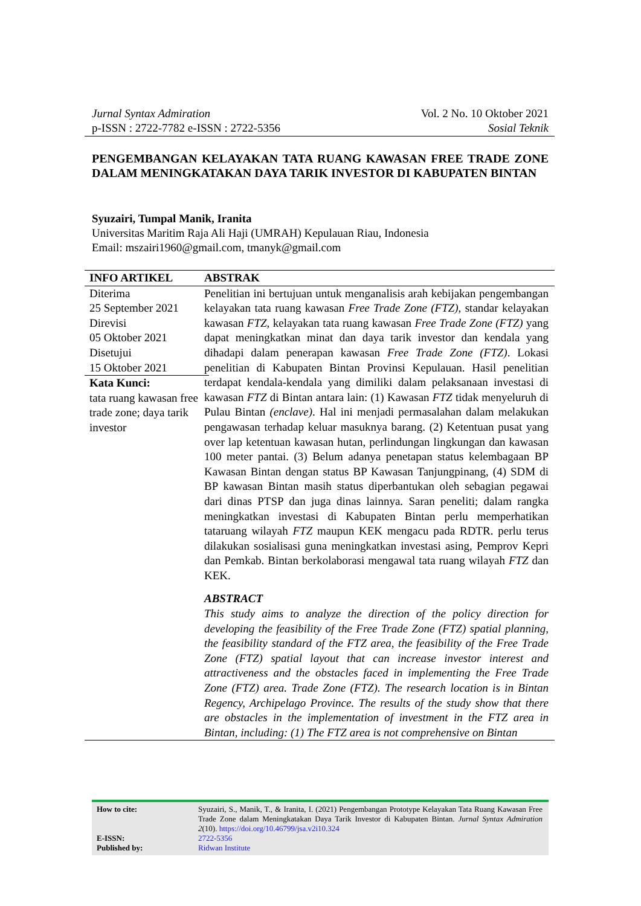Jurnal Syntax Admiration
p-ISSN : 2722-7782 e-ISSN : 2722-5356
Vol. 2 No. 10 Oktober 2021
Sosial Teknik
PENGEMBANGAN KELAYAKAN TATA RUANG KAWASAN FREE TRADE ZONE DALAM MENINGKATAKAN DAYA TARIK INVESTOR DI KABUPATEN BINTAN
Syuzairi, Tumpal Manik, Iranita
Universitas Maritim Raja Ali Haji (UMRAH) Kepulauan Riau, Indonesia
Email: mszairi1960@gmail.com, tmanyk@gmail.com
INFO ARTIKEL ABSTRAK
Diterima
25 September 2021
Direvisi
05 Oktober 2021
Disetujui
15 Oktober 2021
Kata Kunci:
tata ruang kawasan free trade zone; daya tarik investor
Penelitian ini bertujuan untuk menganalisis arah kebijakan pengembangan kelayakan tata ruang kawasan Free Trade Zone (FTZ), standar kelayakan kawasan FTZ, kelayakan tata ruang kawasan Free Trade Zone (FTZ) yang dapat meningkatkan minat dan daya tarik investor dan kendala yang dihadapi dalam penerapan kawasan Free Trade Zone (FTZ). Lokasi penelitian di Kabupaten Bintan Provinsi Kepulauan. Hasil penelitian terdapat kendala-kendala yang dimiliki dalam pelaksanaan investasi di kawasan FTZ di Bintan antara lain: (1) Kawasan FTZ tidak menyeluruh di Pulau Bintan (enclave). Hal ini menjadi permasalahan dalam melakukan pengawasan terhadap keluar masuknya barang. (2) Ketentuan pusat yang over lap ketentuan kawasan hutan, perlindungan lingkungan dan kawasan 100 meter pantai. (3) Belum adanya penetapan status kelembagaan BP Kawasan Bintan dengan status BP Kawasan Tanjungpinang, (4) SDM di BP kawasan Bintan masih status diperbantukan oleh sebagian pegawai dari dinas PTSP dan juga dinas lainnya. Saran peneliti; dalam rangka meningkatkan investasi di Kabupaten Bintan perlu memperhatikan tataruang wilayah FTZ maupun KEK mengacu pada RDTR. perlu terus dilakukan sosialisasi guna meningkatkan investasi asing, Pemprov Kepri dan Pemkab. Bintan berkolaborasi mengawal tata ruang wilayah FTZ dan KEK.
ABSTRACT
This study aims to analyze the direction of the policy direction for developing the feasibility of the Free Trade Zone (FTZ) spatial planning, the feasibility standard of the FTZ area, the feasibility of the Free Trade Zone (FTZ) spatial layout that can increase investor interest and attractiveness and the obstacles faced in implementing the Free Trade Zone (FTZ) area. Trade Zone (FTZ). The research location is in Bintan Regency, Archipelago Province. The results of the study show that there are obstacles in the implementation of investment in the FTZ area in Bintan, including: (1) The FTZ area is not comprehensive on Bintan
How to cite: Syuzairi, S., Manik, T., & Iranita, I. (2021) Pengembangan Prototype Kelayakan Tata Ruang Kawasan Free Trade Zone dalam Meningkatakan Daya Tarik Investor di Kabupaten Bintan. Jurnal Syntax Admiration 2(10). https://doi.org/10.46799/jsa.v2i10.324
E-ISSN: 2722-5356
Published by: Ridwan Institute